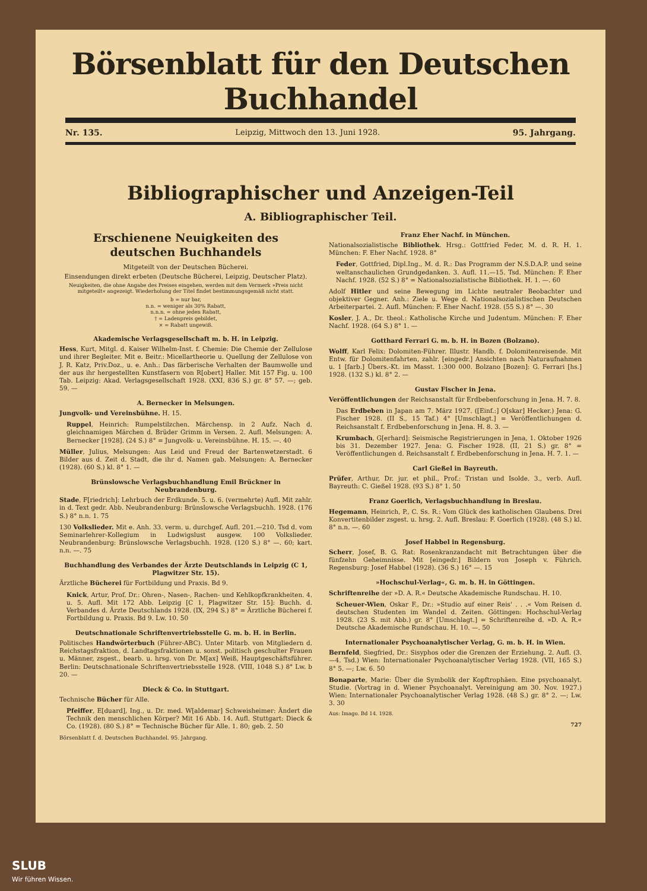Börsenblatt für den Deutschen Buchhandel
Nr. 135. Leipzig, Mittwoch den 13. Juni 1928. 95. Jahrgang.
Bibliographischer und Anzeigen-Teil
A. Bibliographischer Teil.
Erschienene Neuigkeiten des deutschen Buchhandels
Mitgeteilt von der Deutschen Bücherei.
Einsendungen direkt erbeten (Deutsche Bücherei, Leipzig, Deutscher Platz).
Neuigkeiten, die ohne Angabe des Preises eingehen, werden mit dem Vermerk »Preis nicht mitgeteilt« angezeigt. Wiederholung der Titel findet bestimmungsgemäß nicht statt.
b = nur bar,
n.n. = weniger als 30% Rabatt,
n.n.n. = ohne jeden Rabatt,
† = Ladenpreis gebildet,
× = Rabatt ungewiß.
Akademische Verlagsgesellschaft m. b. H. in Leipzig.
Hess, Kurt, Mitgl. d. Kaiser Wilhelm-Inst. f. Chemie: Die Chemie der Zellulose und ihrer Begleiter. Mit e. Beitr.: Micellartheorie u. Quellung der Zellulose von J. R. Katz, Priv.Doz., u. e. Anh.: Das färberische Verhalten der Baumwolle und der aus ihr hergestellten Kunstfasern von R[obert] Haller. Mit 157 Fig. u. 100 Tab. Leipzig: Akad. Verlagsgesellschaft 1928. (XXI, 836 S.) gr. 8° 57. —; geb. 59. —
A. Bernecker in Melsungen.
Jungvolk- und Vereinsbühne. H. 15.
Ruppel, Heinrich: Rumpelstilzchen. Märchensp. in 2 Aufz. Nach d. gleichnamigen Märchen d. Brüder Grimm in Versen. 2. Aufl. Melsungen: A. Bernecker [1928]. (24 S.) 8° = Jungvolk- u. Vereinsbühne. H. 15. —. 40
Müller, Julius, Melsungen: Aus Leid und Freud der Bartenwetzerstadt. 6 Bilder aus d. Zeit d. Stadt, die ihr d. Namen gab. Melsungen: A. Bernecker (1928). (60 S.) kl. 8° 1. —
Brünslowsche Verlagsbuchhandlung Emil Brückner in Neubrandenburg.
Stade, F[riedrich]: Lehrbuch der Erdkunde. 5. u. 6. (vermehrte) Aufl. Mit zahlr. in d. Text gedr. Abb. Neubrandenburg: Brünslowsche Verlagsbuchh. 1928. (176 S.) 8° n.n. 1. 75
130 Volkslieder. Mit e. Anh. 33. verm. u. durchgef. Aufl. 201.—210. Tsd d. vom Seminarlehrer-Kollegium in Ludwigslust ausgew. 100 Volkslieder. Neubrandenburg: Brünslowsche Verlagsbuchh. 1928. (120 S.) 8° —. 60; kart. n.n. —. 75
Buchhandlung des Verbandes der Ärzte Deutschlands in Leipzig (C 1, Plagwitzer Str. 15).
Ärztliche Bücherei für Fortbildung und Praxis. Bd 9.
Knick, Artur, Prof. Dr.: Ohren-, Nasen-, Rachen- und Kehlkopfkrankheiten. 4. u. 5. Aufl. Mit 172 Abb. Leipzig [C 1, Plagwitzer Str. 15]: Buchh. d. Verbandes d. Ärzte Deutschlands 1928. (IX, 294 S.) 8° = Ärztliche Bücherei f. Fortbildung u. Praxis. Bd 9. Lw. 10. 50
Deutschnationale Schriftenvertriebsstelle G. m. b. H. in Berlin.
Politisches Handwörterbuch (Führer-ABC). Unter Mitarb. von Mitgliedern d. Reichstagsfraktion, d. Landtagsfraktionen u. sonst. politisch geschulter Frauen u. Männer, zsgest., bearb. u. hrsg. von Dr. M[ax] Weiß, Hauptgeschäftsführer. Berlin: Deutschnationale Schriftenvertriebsstelle 1928. (VIII, 1048 S.) 8° Lw. b 20. —
Dieck & Co. in Stuttgart.
Technische Bücher für Alle.
Pfeiffer, E[duard], Ing., u. Dr. med. W[aldemar] Schweisheimer: Ändert die Technik den menschlichen Körper? Mit 16 Abb. 14. Aufl. Stuttgart: Dieck & Co. (1928). (80 S.) 8° = Technische Bücher für Alle. 1. 80; geb. 2. 50
Börsenblatt f. d. Deutschen Buchhandel. 95. Jahrgang.
Franz Eher Nachf. in München.
Nationalsozialistische Bibliothek. Hrsg.: Gottfried Feder, M. d. R. H. 1. München: F. Eher Nachf. 1928. 8°
Feder, Gottfried, Dipl.Ing., M. d. R.: Das Programm der N.S.D.A.P. und seine weltanschaulichen Grundgedanken. 3. Aufl. 11.—15. Tsd. München: F. Eher Nachf. 1928. (52 S.) 8° = Nationalsozialistische Bibliothek. H. 1. —. 60
Adolf Hitler und seine Bewegung im Lichte neutraler Beobachter und objektiver Gegner. Anh.: Ziele u. Wege d. Nationalsozialistischen Deutschen Arbeiterpartei. 2. Aufl. München: F. Eher Nachf. 1928. (55 S.) 8° —. 30
Kosler, J. A., Dr. theol.: Katholische Kirche und Judentum. München: F. Eher Nachf. 1928. (64 S.) 8° 1. —
Gotthard Ferrari G. m. b. H. in Bozen (Bolzano).
Wolff, Karl Felix: Dolomiten-Führer. Illustr. Handb. f. Dolomitenreisende. Mit Entw. für Dolomitenfahrten, zahlr. [eingedr.] Ansichten nach Naturaufnahmen u. 1 [farb.] Übers.-Kt. im Masst. 1:300 000. Bolzano [Bozen]: G. Ferrari [hs.] 1928. (132 S.) kl. 8° 2. —
Gustav Fischer in Jena.
Veröffentlichungen der Reichsanstalt für Erdbebenforschung in Jena. H. 7. 8.
Das Erdbeben in Japan am 7. März 1927. ([Einf.:] O[skar] Hecker.) Jena: G. Fischer 1928. (II S., 15 Taf.) 4° [Umschlagt.] = Veröffentlichungen d. Reichsanstalt f. Erdbebenforschung in Jena. H. 8. 3. —
Krumbach, G[erhard]: Seismische Registrierungen in Jena, 1. Oktober 1926 bis 31. Dezember 1927. Jena: G. Fischer 1928. (II, 21 S.) gr. 8° = Veröffentlichungen d. Reichsanstalt f. Erdbebenforschung in Jena. H. 7. 1. —
Carl Gießel in Bayreuth.
Prüfer, Arthur, Dr. jur. et phil., Prof.: Tristan und Isolde. 3., verb. Aufl. Bayreuth: C. Gießel 1928. (93 S.) 8° 1. 50
Franz Goerlich, Verlagsbuchhandlung in Breslau.
Hegemann, Heinrich, P., C. Ss. R.: Vom Glück des katholischen Glaubens. Drei Konvertitenbilder zsgest. u. hrsg. 2. Aufl. Breslau: F. Goerlich (1928). (48 S.) kl. 8° n.n. —. 60
Josef Habbel in Regensburg.
Scherr, Josef, B. G. Rat: Rosenkranzandacht mit Betrachtungen über die fünfzehn Geheimnisse. Mit [eingedr.] Bildern von Joseph v. Führich. Regensburg: Josef Habbel (1928). (36 S.) 16° —. 15
»Hochschul-Verlag«, G. m. b. H. in Göttingen.
Schriftenreihe der »D. A. R.« Deutsche Akademische Rundschau. H. 10.
Scheuer-Wien, Oskar F., Dr.: »Studio auf einer Reis' . . .« Vom Reisen d. deutschen Studenten im Wandel d. Zeiten. Göttingen: Hochschul-Verlag 1928. (23 S. mit Abb.) gr. 8° [Umschlagt.] = Schriftenreihe d. »D. A. R.« Deutsche Akademische Rundschau. H. 10. —. 50
Internationaler Psychoanalytischer Verlag, G. m. b. H. in Wien.
Bernfeld, Siegfried, Dr.: Sisyphos oder die Grenzen der Erziehung. 2. Aufl. (3.—4. Tsd.) Wien: Internationaler Psychoanalytischer Verlag 1928. (VII, 165 S.) 8° 5. —; Lw. 6. 50
Bonaparte, Marie: Über die Symbolik der Kopftrophäen. Eine psychoanalyt. Studie. (Vortrag in d. Wiener Psychoanalyt. Vereinigung am 30. Nov. 1927.) Wien: Internationaler Psychoanalytischer Verlag 1928. (48 S.) gr. 8° 2. —; Lw. 3. 30
Aus: Imago. Bd 14. 1928.
727
SLUB
Wir führen Wissen.